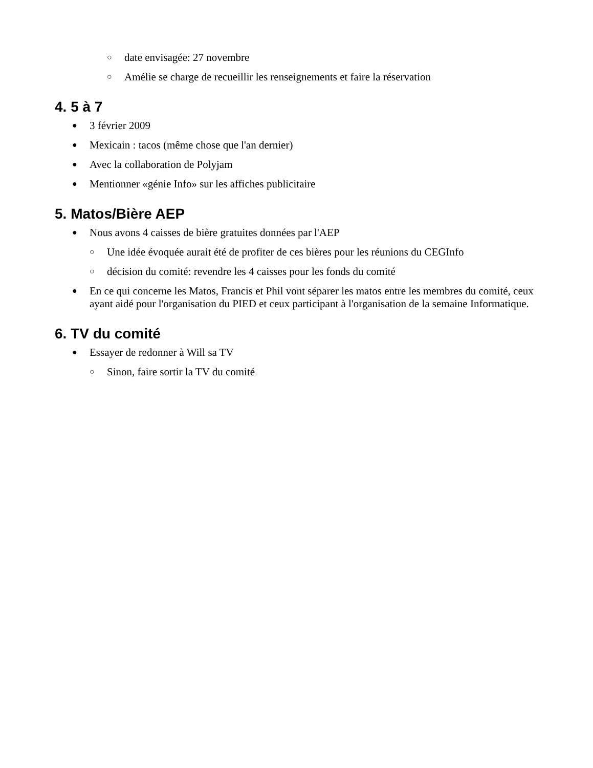○ date envisagée: 27 novembre
○ Amélie se charge de recueillir les renseignements et faire la réservation
4. 5 à 7
● 3 février 2009
● Mexicain : tacos (même chose que l'an dernier)
● Avec la collaboration de Polyjam
● Mentionner «génie Info» sur les affiches publicitaire
5. Matos/Bière AEP
● Nous avons 4 caisses de bière gratuites données par l'AEP
○ Une idée évoquée aurait été de profiter de ces bières pour les réunions du CEGInfo
○ décision du comité: revendre les 4 caisses pour les fonds du comité
● En ce qui concerne les Matos, Francis et Phil vont séparer les matos entre les membres du comité, ceux ayant aidé pour l'organisation du PIED et ceux participant à l'organisation de la semaine Informatique.
6. TV du comité
● Essayer de redonner à Will sa TV
○ Sinon, faire sortir la TV du comité